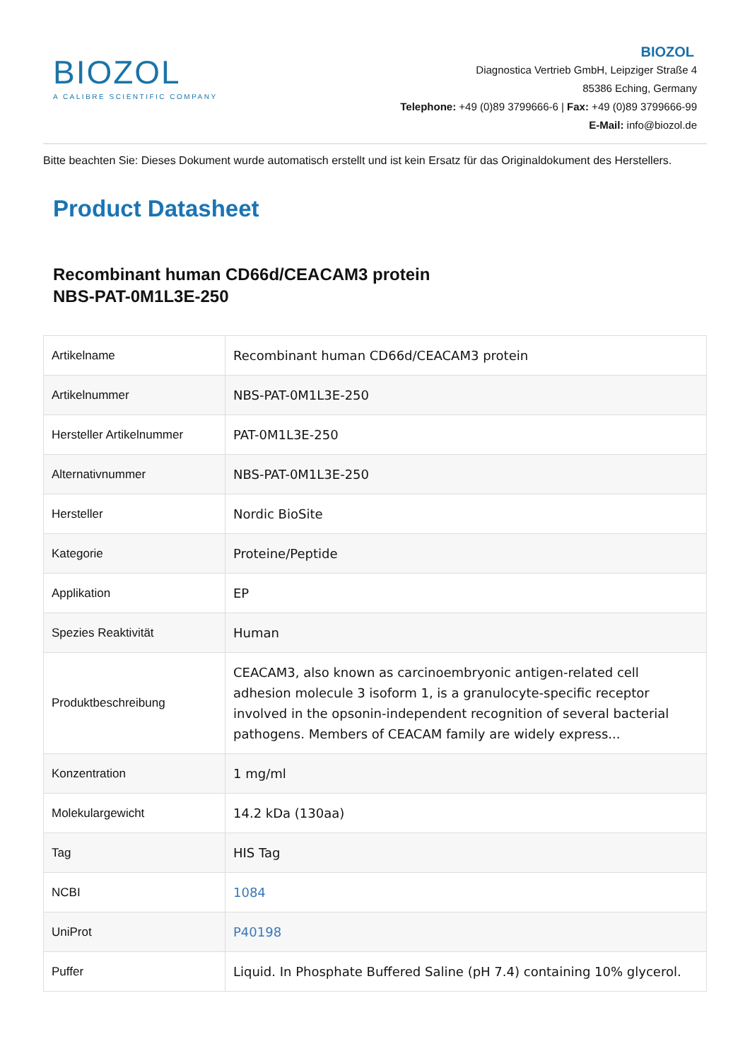BIOZOL
A CALIBRE SCIENTIFIC COMPANY
BIOZOL
Diagnostica Vertrieb GmbH, Leipziger Straße 4
85386 Eching, Germany
Telephone: +49 (0)89 3799666-6 | Fax: +49 (0)89 3799666-99
E-Mail: info@biozol.de
Bitte beachten Sie: Dieses Dokument wurde automatisch erstellt und ist kein Ersatz für das Originaldokument des Herstellers.
Product Datasheet
Recombinant human CD66d/CEACAM3 protein
NBS-PAT-0M1L3E-250
| Artikelname | Recombinant human CD66d/CEACAM3 protein |
| Artikelnummer | NBS-PAT-0M1L3E-250 |
| Hersteller Artikelnummer | PAT-0M1L3E-250 |
| Alternativnummer | NBS-PAT-0M1L3E-250 |
| Hersteller | Nordic BioSite |
| Kategorie | Proteine/Peptide |
| Applikation | EP |
| Spezies Reaktivität | Human |
| Produktbeschreibung | CEACAM3, also known as carcinoembryonic antigen-related cell adhesion molecule 3 isoform 1, is a granulocyte-specific receptor involved in the opsonin-independent recognition of several bacterial pathogens. Members of CEACAM family are widely express... |
| Konzentration | 1 mg/ml |
| Molekulargewicht | 14.2 kDa (130aa) |
| Tag | HIS Tag |
| NCBI | 1084 |
| UniProt | P40198 |
| Puffer | Liquid. In Phosphate Buffered Saline (pH 7.4) containing 10% glycerol. |